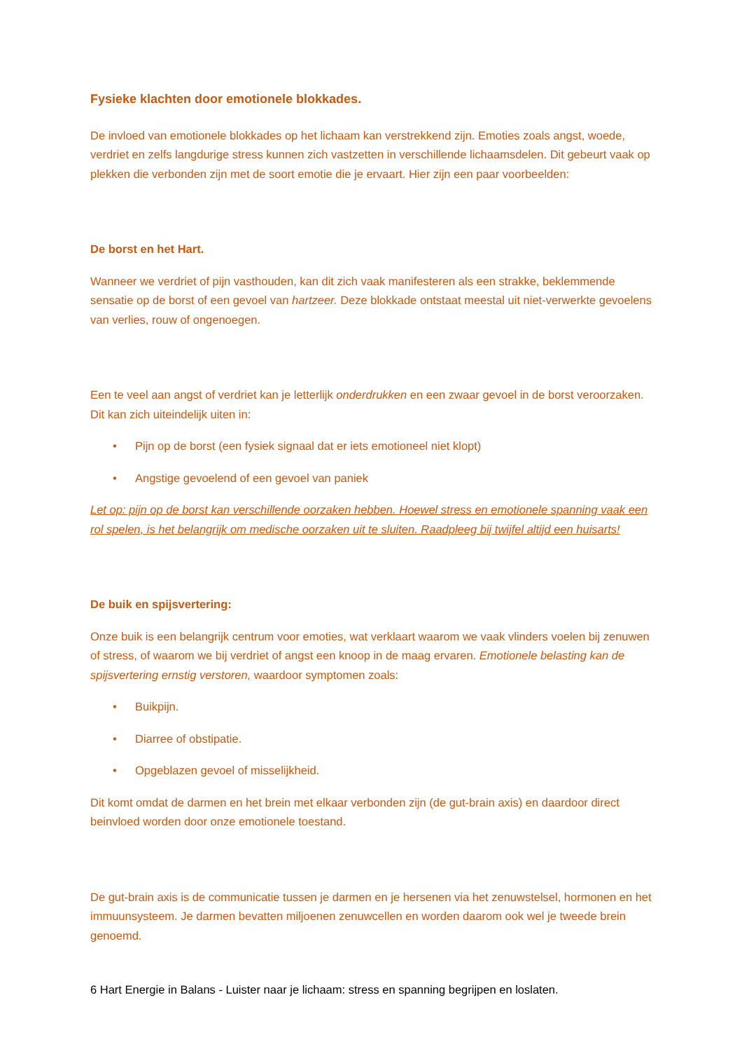Fysieke klachten door emotionele blokkades.
De invloed van emotionele blokkades op het lichaam kan verstrekkend zijn. Emoties zoals angst, woede, verdriet en zelfs langdurige stress kunnen zich vastzetten in verschillende lichaamsdelen. Dit gebeurt vaak op plekken die verbonden zijn met de soort emotie die je ervaart. Hier zijn een paar voorbeelden:
De borst en het Hart.
Wanneer we verdriet of pijn vasthouden, kan dit zich vaak manifesteren als een strakke, beklemmende sensatie op de borst of een gevoel van hartzeer. Deze blokkade ontstaat meestal uit niet-verwerkte gevoelens van verlies, rouw of ongenoegen.
Een te veel aan angst of verdriet kan je letterlijk onderdrukken en een zwaar gevoel in de borst veroorzaken. Dit kan zich uiteindelijk uiten in:
• Pijn op de borst (een fysiek signaal dat er iets emotioneel niet klopt)
• Angstige gevoelend of een gevoel van paniek
Let op: pijn op de borst kan verschillende oorzaken hebben. Hoewel stress en emotionele spanning vaak een rol spelen, is het belangrijk om medische oorzaken uit te sluiten. Raadpleeg bij twijfel altijd een huisarts!
De buik en spijsvertering:
Onze buik is een belangrijk centrum voor emoties, wat verklaart waarom we vaak vlinders voelen bij zenuwen of stress, of waarom we bij verdriet of angst een knoop in de maag ervaren. Emotionele belasting kan de spijsvertering ernstig verstoren, waardoor symptomen zoals:
• Buikpijn.
• Diarree of obstipatie.
• Opgeblazen gevoel of misselijkheid.
Dit komt omdat de darmen en het brein met elkaar verbonden zijn (de gut-brain axis) en daardoor direct beinvloed worden door onze emotionele toestand.
De gut-brain axis is de communicatie tussen je darmen en je hersenen via het zenuwstelsel, hormonen en het immuunsysteem. Je darmen bevatten miljoenen zenuwcellen en worden daarom ook wel je tweede brein genoemd.
6 Hart Energie in Balans - Luister naar je lichaam: stress en spanning begrijpen en loslaten.